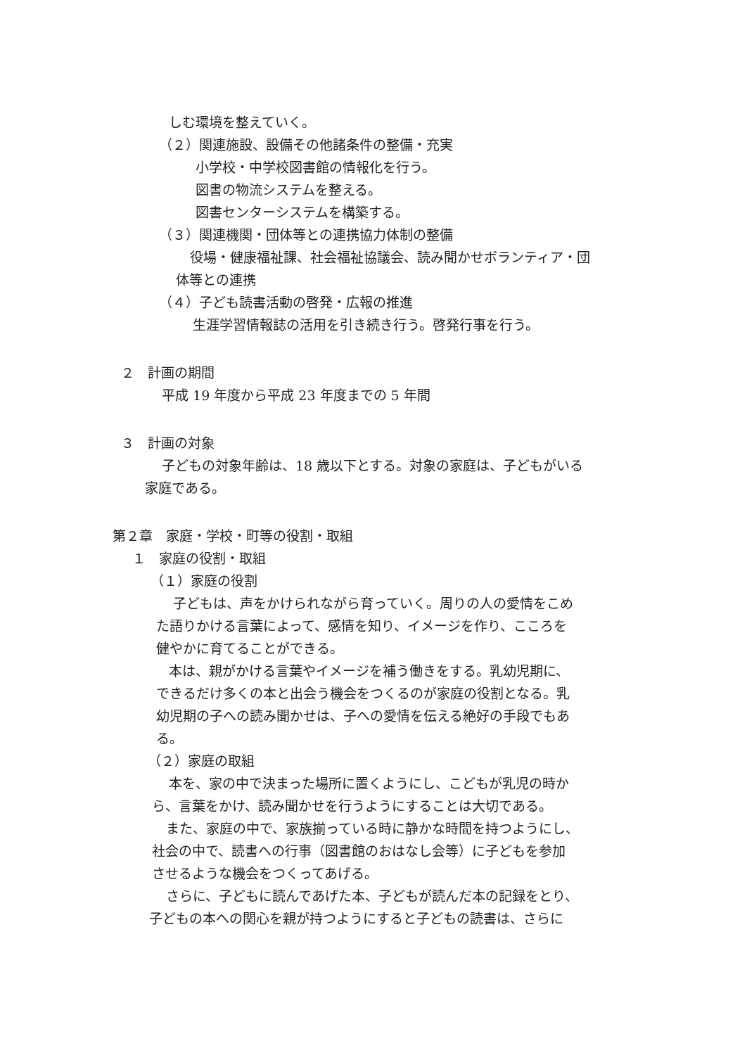しむ環境を整えていく。
（２）関連施設、設備その他諸条件の整備・充実
小学校・中学校図書館の情報化を行う。
図書の物流システムを整える。
図書センターシステムを構築する。
（３）関連機関・団体等との連携協力体制の整備
役場・健康福祉課、社会福祉協議会、読み聞かせボランティア・団
体等との連携
（４）子ども読書活動の啓発・広報の推進
生涯学習情報誌の活用を引き続き行う。啓発行事を行う。
２　計画の期間
平成 19 年度から平成 23 年度までの 5 年間
３　計画の対象
子どもの対象年齢は、18 歳以下とする。対象の家庭は、子どもがいる
家庭である。
第２章　家庭・学校・町等の役割・取組
１　家庭の役割・取組
（１）家庭の役割
子どもは、声をかけられながら育っていく。周りの人の愛情をこめ
た語りかける言葉によって、感情を知り、イメージを作り、こころを
健やかに育てることができる。
本は、親がかける言葉やイメージを補う働きをする。乳幼児期に、
できるだけ多くの本と出会う機会をつくるのが家庭の役割となる。乳
幼児期の子への読み聞かせは、子への愛情を伝える絶好の手段でもあ
る。
（２）家庭の取組
本を、家の中で決まった場所に置くようにし、こどもが乳児の時か
ら、言葉をかけ、読み聞かせを行うようにすることは大切である。
また、家庭の中で、家族揃っている時に静かな時間を持つようにし、
社会の中で、読書への行事（図書館のおはなし会等）に子どもを参加
させるような機会をつくってあげる。
さらに、子どもに読んであげた本、子どもが読んだ本の記録をとり、
子どもの本への関心を親が持つようにすると子どもの読書は、さらに